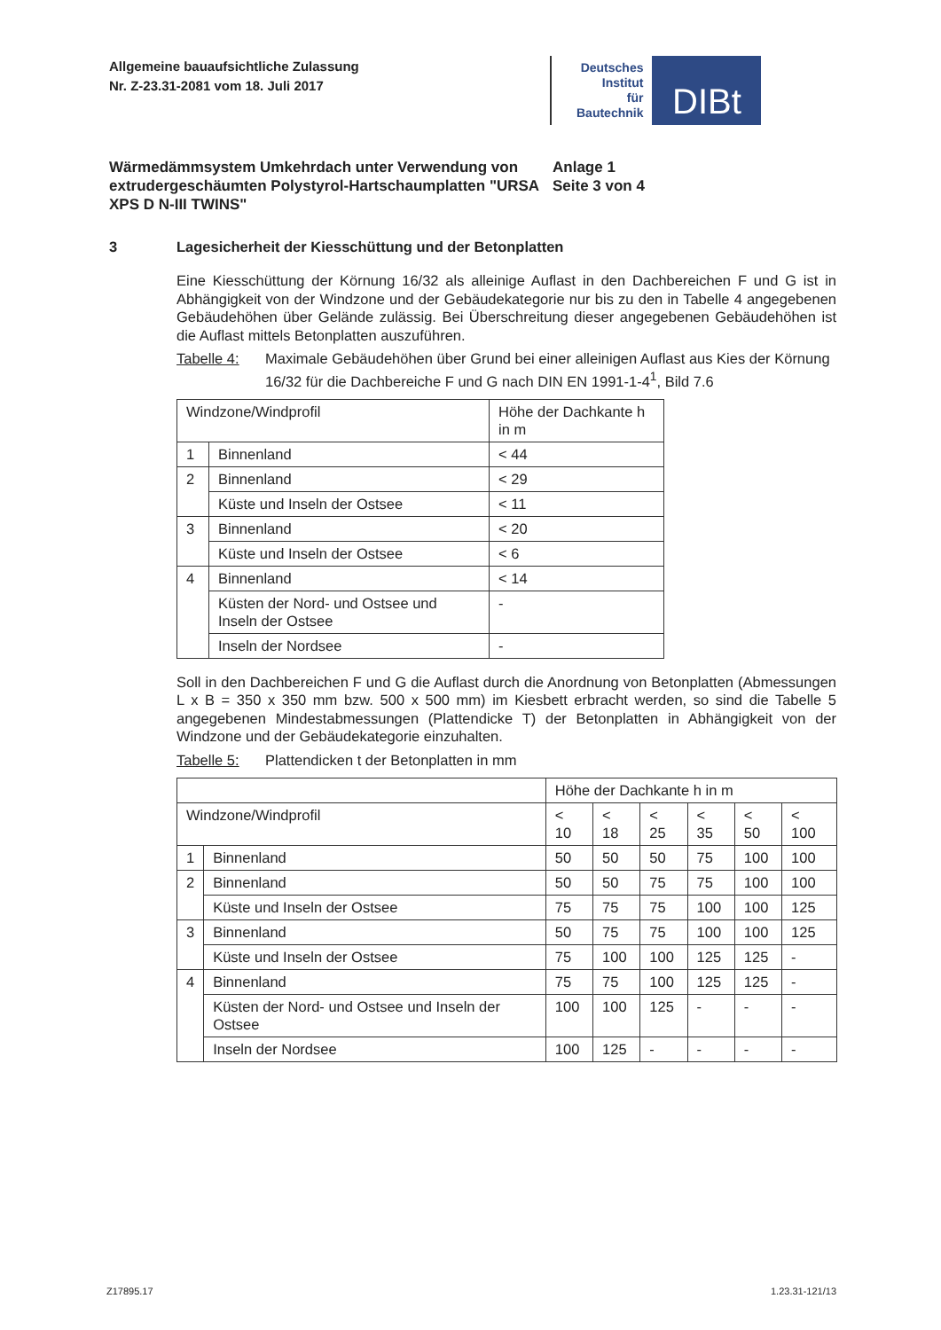Allgemeine bauaufsichtliche Zulassung
Nr. Z-23.31-2081 vom 18. Juli 2017
Deutsches
Institut
für
Bautechnik
DIBt
Wärmedämmsystem Umkehrdach unter Verwendung von extrudergeschäumten Polystyrol-Hartschaumplatten "URSA XPS D N-III TWINS"
Anlage 1
Seite 3 von 4
3 Lagesicherheit der Kiesschüttung und der Betonplatten
Eine Kiesschüttung der Körnung 16/32 als alleinige Auflast in den Dachbereichen F und G ist in Abhängigkeit von der Windzone und der Gebäudekategorie nur bis zu den in Tabelle 4 angegebenen Gebäudehöhen über Gelände zulässig. Bei Überschreitung dieser angegebenen Gebäudehöhen ist die Auflast mittels Betonplatten auszuführen.
Tabelle 4: Maximale Gebäudehöhen über Grund bei einer alleinigen Auflast aus Kies der Körnung 16/32 für die Dachbereiche F und G nach DIN EN 1991-1-4<sup>1</sup>, Bild 7.6
| Windzone/Windprofil | | Höhe der Dachkante h in m |
| 1 | Binnenland | < 44 |
| 2 | Binnenland | < 29 |
| | Küste und Inseln der Ostsee | < 11 |
| 3 | Binnenland | < 20 |
| | Küste und Inseln der Ostsee | < 6 |
| 4 | Binnenland | < 14 |
| | Küsten der Nord- und Ostsee und Inseln der Ostsee | - |
| | Inseln der Nordsee | - |
Soll in den Dachbereichen F und G die Auflast durch die Anordnung von Betonplatten (Abmessungen L x B = 350 x 350 mm bzw. 500 x 500 mm) im Kiesbett erbracht werden, so sind die Tabelle 5 angegebenen Mindestabmessungen (Plattendicke T) der Betonplatten in Abhängigkeit von der Windzone und der Gebäudekategorie einzuhalten.
Tabelle 5: Plattendicken t der Betonplatten in mm
| | | Höhe der Dachkante h in m | | | | | |
| Windzone/Windprofil | | < 10 | < 18 | < 25 | < 35 | < 50 | < 100 |
| 1 | Binnenland | 50 | 50 | 50 | 75 | 100 | 100 |
| 2 | Binnenland | 50 | 50 | 75 | 75 | 100 | 100 |
| | Küste und Inseln der Ostsee | 75 | 75 | 75 | 100 | 100 | 125 |
| 3 | Binnenland | 50 | 75 | 75 | 100 | 100 | 125 |
| | Küste und Inseln der Ostsee | 75 | 100 | 100 | 125 | 125 | - |
| 4 | Binnenland | 75 | 75 | 100 | 125 | 125 | - |
| | Küsten der Nord- und Ostsee und Inseln der Ostsee | 100 | 100 | 125 | - | - | - |
| | Inseln der Nordsee | 100 | 125 | - | - | - | - |
Z17895.17 1.23.31-121/13